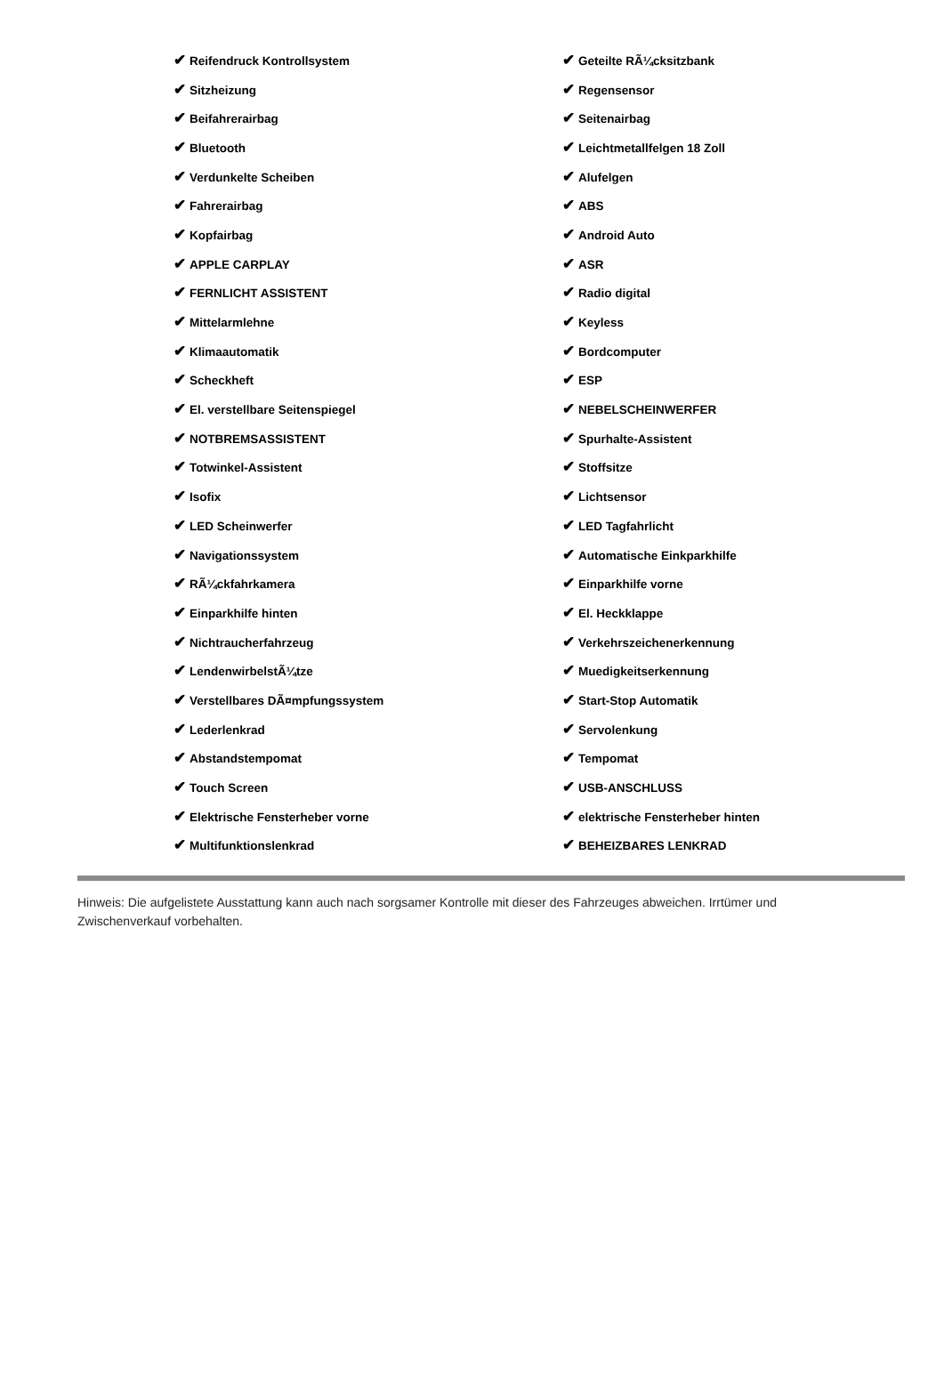| ✔ Reifendruck Kontrollsystem | ✔ Geteilte RÃ¼cksitzbank |
| ✔ Sitzheizung | ✔ Regensensor |
| ✔ Beifahrerairbag | ✔ Seitenairbag |
| ✔ Bluetooth | ✔ Leichtmetallfelgen 18 Zoll |
| ✔ Verdunkelte Scheiben | ✔ Alufelgen |
| ✔ Fahrerairbag | ✔ ABS |
| ✔ Kopfairbag | ✔ Android Auto |
| ✔ APPLE CARPLAY | ✔ ASR |
| ✔ FERNLICHT ASSISTENT | ✔ Radio digital |
| ✔ Mittelarmlehne | ✔ Keyless |
| ✔ Klimaautomatik | ✔ Bordcomputer |
| ✔ Scheckheft | ✔ ESP |
| ✔ El. verstellbare Seitenspiegel | ✔ NEBELSCHEINWERFER |
| ✔ NOTBREMSASSISTENT | ✔ Spurhalte-Assistent |
| ✔ Totwinkel-Assistent | ✔ Stoffsitze |
| ✔ Isofix | ✔ Lichtsensor |
| ✔ LED Scheinwerfer | ✔ LED Tagfahrlicht |
| ✔ Navigationssystem | ✔ Automatische Einkparkhilfe |
| ✔ RÃ¼ckfahrkamera | ✔ Einparkhilfe vorne |
| ✔ Einparkhilfe hinten | ✔ El. Heckklappe |
| ✔ Nichtraucherfahrzeug | ✔ Verkehrszeichenerkennung |
| ✔ LendenwirbelstÃ¼tze | ✔ Muedigkeitserkennung |
| ✔ Verstellbares DÃ¤mpfungssystem | ✔ Start-Stop Automatik |
| ✔ Lederlenkrad | ✔ Servolenkung |
| ✔ Abstandstempomat | ✔ Tempomat |
| ✔ Touch Screen | ✔ USB-ANSCHLUSS |
| ✔ Elektrische Fensterheber vorne | ✔ elektrische Fensterheber hinten |
| ✔ Multifunktionslenkrad | ✔ BEHEIZBARES LENKRAD |
Hinweis: Die aufgelistete Ausstattung kann auch nach sorgsamer Kontrolle mit dieser des Fahrzeuges abweichen. Irrtümer und Zwischenverkauf vorbehalten.